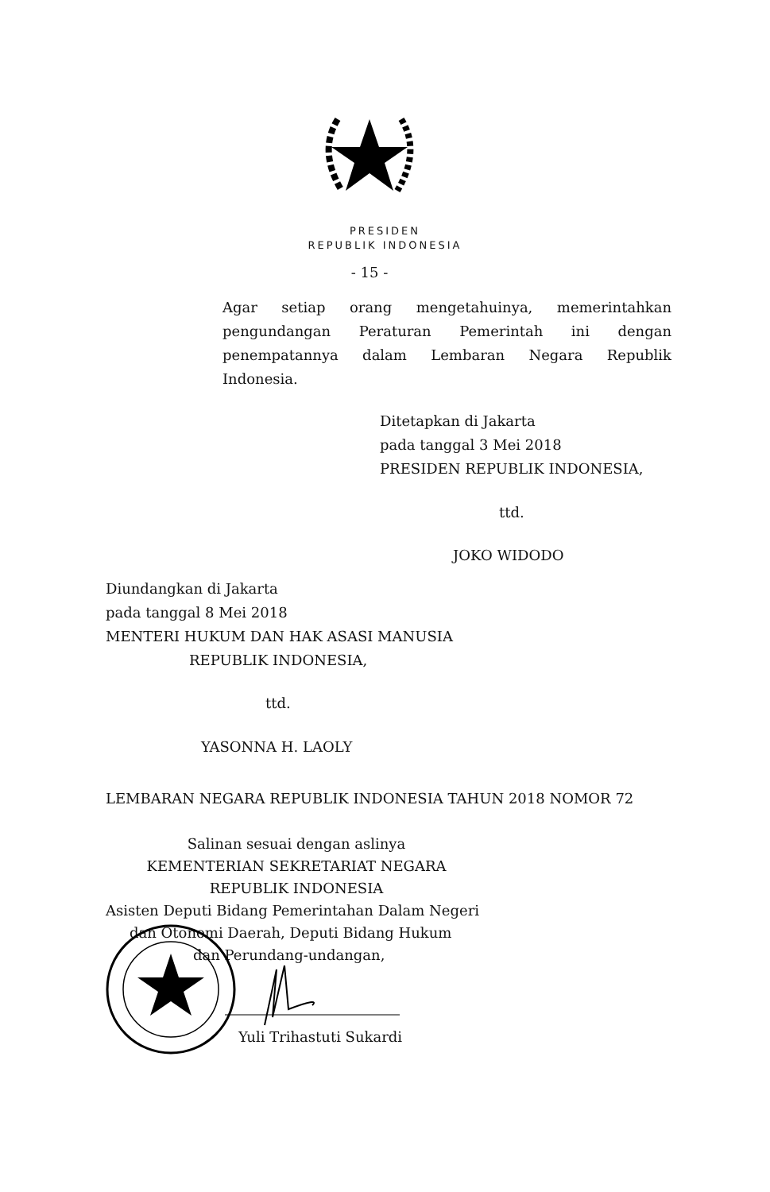PRESIDEN
REPUBLIK INDONESIA
- 15 -
Agar setiap orang mengetahuinya, memerintahkan pengundangan Peraturan Pemerintah ini dengan penempatannya dalam Lembaran Negara Republik Indonesia.
Ditetapkan di Jakarta
pada tanggal 3 Mei 2018
PRESIDEN REPUBLIK INDONESIA,
ttd.
JOKO WIDODO
Diundangkan di Jakarta
pada tanggal 8 Mei 2018
MENTERI HUKUM DAN HAK ASASI MANUSIA
REPUBLIK INDONESIA,
ttd.
YASONNA H. LAOLY
LEMBARAN NEGARA REPUBLIK INDONESIA TAHUN 2018 NOMOR 72
Salinan sesuai dengan aslinya
KEMENTERIAN SEKRETARIAT NEGARA
REPUBLIK INDONESIA
Asisten Deputi Bidang Pemerintahan Dalam Negeri
dan Otonomi Daerah, Deputi Bidang Hukum
dan Perundang-undangan,
Yuli Trihastuti Sukardi